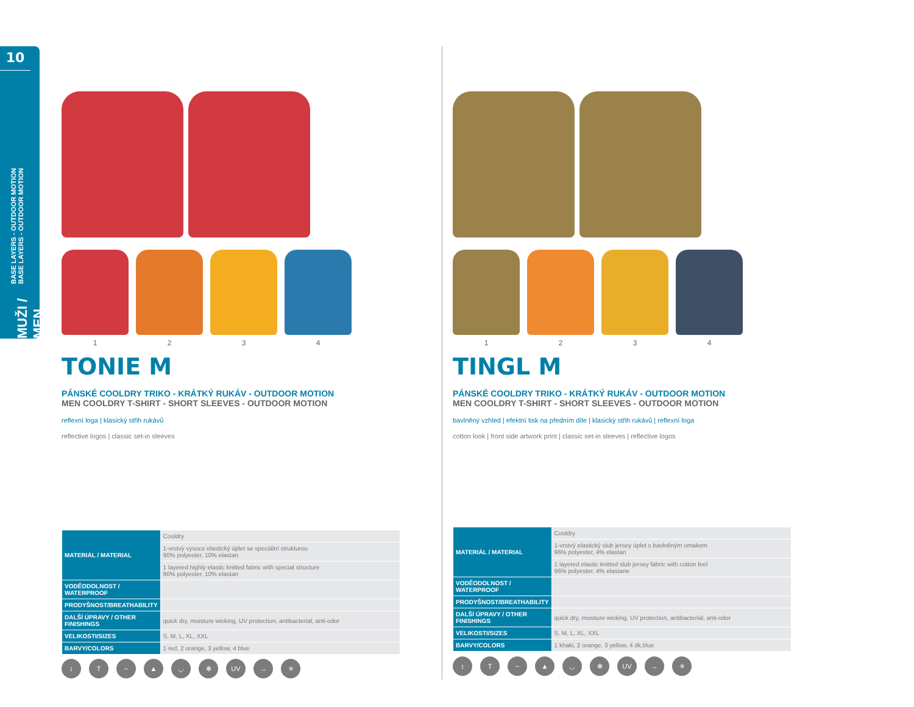10
BASE LAYERS - OUTDOOR MOTION
BASE LAYERS - OUTDOOR MOTION
MUŽI / MEN
1 2 3 4
TONIE M
PÁNSKÉ COOLDRY TRIKO - KRÁTKÝ RUKÁV - OUTDOOR MOTION
MEN COOLDRY T-SHIRT - SHORT SLEEVES - OUTDOOR MOTION
reflexní loga | klasický střih rukávů
reflective logos | classic set-in sleeves
| MATERIÁL / MATERIAL | Cooldry |
| | 1-vrstvý vysoce elastický úplet se speciální strukturou 90% polyester, 10% elastan |
| | 1 layered highly elastic knitted fabric with special structure 90% polyester, 10% elastan |
| VODĚODOLNOST / WATERPROOF | |
| PRODYŠNOST/BREATHABILITY | |
| DALŠÍ ÚPRAVY / OTHER FINISHINGS | quick dry, moisture wicking, UV protection, antibacterial, anti-odor |
| VELIKOSTI/SIZES | S, M, L, XL, XXL |
| BARVY/COLORS | 1 red, 2 orange, 3 yellow, 4 blue |
↕ T ~ ▲ ◡ ✻ UV → ✳
1 2 3 4
TINGL M
PÁNSKÉ COOLDRY TRIKO - KRÁTKÝ RUKÁV - OUTDOOR MOTION
MEN COOLDRY T-SHIRT - SHORT SLEEVES - OUTDOOR MOTION
bavlněný vzhled | efektní tisk na předním díle | klasický střih rukávů | reflexní loga
cotton look | front side artwork print | classic set-in sleeves | reflective logos
| MATERIÁL / MATERIAL | Cooldry |
| | 1-vrstvý elastický slub jersey úplet s bavlněným omakem 96% polyester, 4% elastan |
| | 1 layered elastic knitted slub jersey fabric with cotton feel 96% polyester, 4% elastane |
| VODĚODOLNOST / WATERPROOF | |
| PRODYŠNOST/BREATHABILITY | |
| DALŠÍ ÚPRAVY / OTHER FINISHINGS | quick dry, moisture wicking, UV protection, antibacterial, anti-odor |
| VELIKOSTI/SIZES | S, M, L, XL, XXL |
| BARVY/COLORS | 1 khaki, 2 orange, 3 yellow, 4 dk.blue |
↕ T ~ ▲ ◡ ✻ UV → ✳